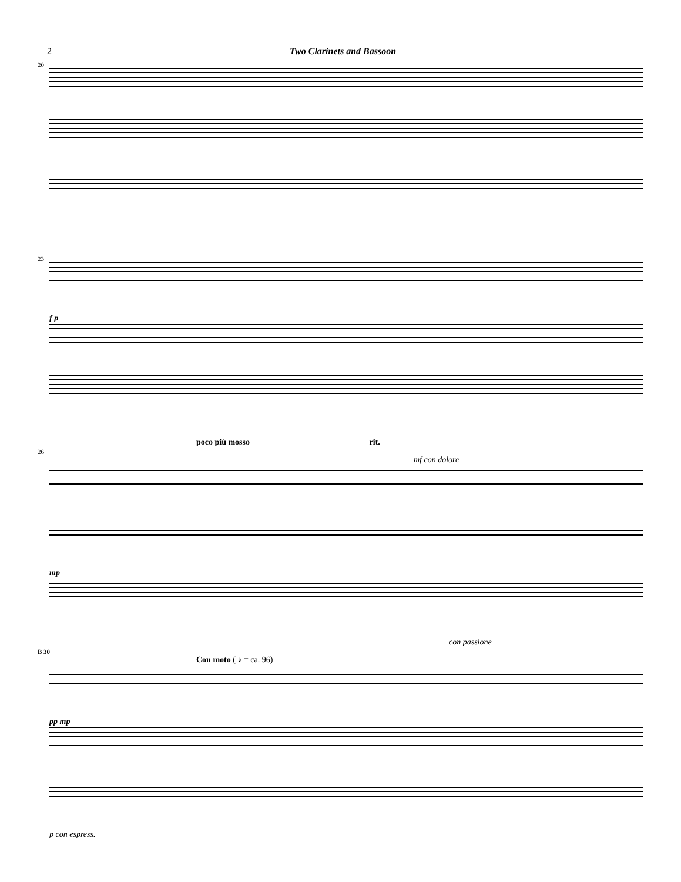2 Two Clarinets and Bassoon
20
23
f p
poco più mosso rit.
26
mf con dolore
mp
con passione
B 30
Con moto ( ♪ = ca. 96)
pp mp
p con espress.